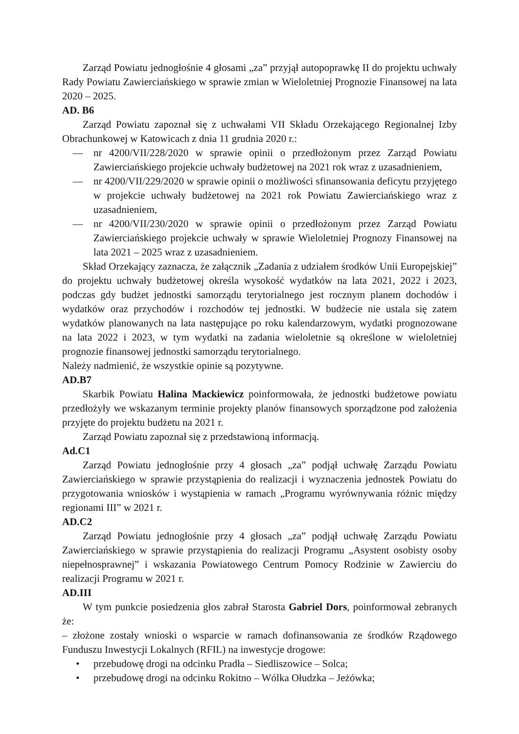Zarząd Powiatu jednogłośnie 4 głosami „za” przyjął autopoprawkę II do projektu uchwały Rady Powiatu Zawierciańskiego w sprawie zmian w Wieloletniej Prognozie Finansowej na lata 2020 – 2025.
AD. B6
Zarząd Powiatu zapoznał się z uchwałami VII Składu Orzekającego Regionalnej Izby Obrachunkowej w Katowicach z dnia 11 grudnia 2020 r.:
— nr 4200/VII/228/2020 w sprawie opinii o przedłożonym przez Zarząd Powiatu Zawierciańskiego projekcie uchwały budżetowej na 2021 rok wraz z uzasadnieniem,
— nr 4200/VII/229/2020 w sprawie opinii o możliwości sfinansowania deficytu przyjętego w projekcie uchwały budżetowej na 2021 rok Powiatu Zawierciańskiego wraz z uzasadnieniem,
— nr 4200/VII/230/2020 w sprawie opinii o przedłożonym przez Zarząd Powiatu Zawierciańskiego projekcie uchwały w sprawie Wieloletniej Prognozy Finansowej na lata 2021 – 2025 wraz z uzasadnieniem.
Skład Orzekający zaznacza, że załącznik „Zadania z udziałem środków Unii Europejskiej” do projektu uchwały budżetowej określa wysokość wydatków na lata 2021, 2022 i 2023, podczas gdy budżet jednostki samorządu terytorialnego jest rocznym planem dochodów i wydatków oraz przychodów i rozchodów tej jednostki. W budżecie nie ustala się zatem wydatków planowanych na lata następujące po roku kalendarzowym, wydatki prognozowane na lata 2022 i 2023, w tym wydatki na zadania wieloletnie są określone w wieloletniej prognozie finansowej jednostki samorządu terytorialnego.
Należy nadmienić, że wszystkie opinie są pozytywne.
AD.B7
Skarbik Powiatu Halina Mackiewicz poinformowała, że jednostki budżetowe powiatu przedłożyły we wskazanym terminie projekty planów finansowych sporządzone pod założenia przyjęte do projektu budżetu na 2021 r.
Zarząd Powiatu zapoznał się z przedstawioną informacją.
Ad.C1
Zarząd Powiatu jednogłośnie przy 4 głosach „za” podjął uchwałę Zarządu Powiatu Zawierciańskiego w sprawie przystąpienia do realizacji i wyznaczenia jednostek Powiatu do przygotowania wniosków i wystąpienia w ramach „Programu wyrównywania różnic między regionami III” w 2021 r.
AD.C2
Zarząd Powiatu jednogłośnie przy 4 głosach „za” podjął uchwałę Zarządu Powiatu Zawierciańskiego w sprawie przystąpienia do realizacji Programu „Asystent osobisty osoby niepełnosprawnej” i wskazania Powiatowego Centrum Pomocy Rodzinie w Zawierciu do realizacji Programu w 2021 r.
AD.III
W tym punkcie posiedzenia głos zabrał Starosta Gabriel Dors, poinformował zebranych że:
– złożone zostały wnioski o wsparcie w ramach dofinansowania ze środków Rządowego Funduszu Inwestycji Lokalnych (RFIL) na inwestycje drogowe:
• przebudowę drogi na odcinku Pradła – Siedliszowice – Solca;
• przebudowę drogi na odcinku Rokitno – Wólka Ołudzka – Jeżówka;